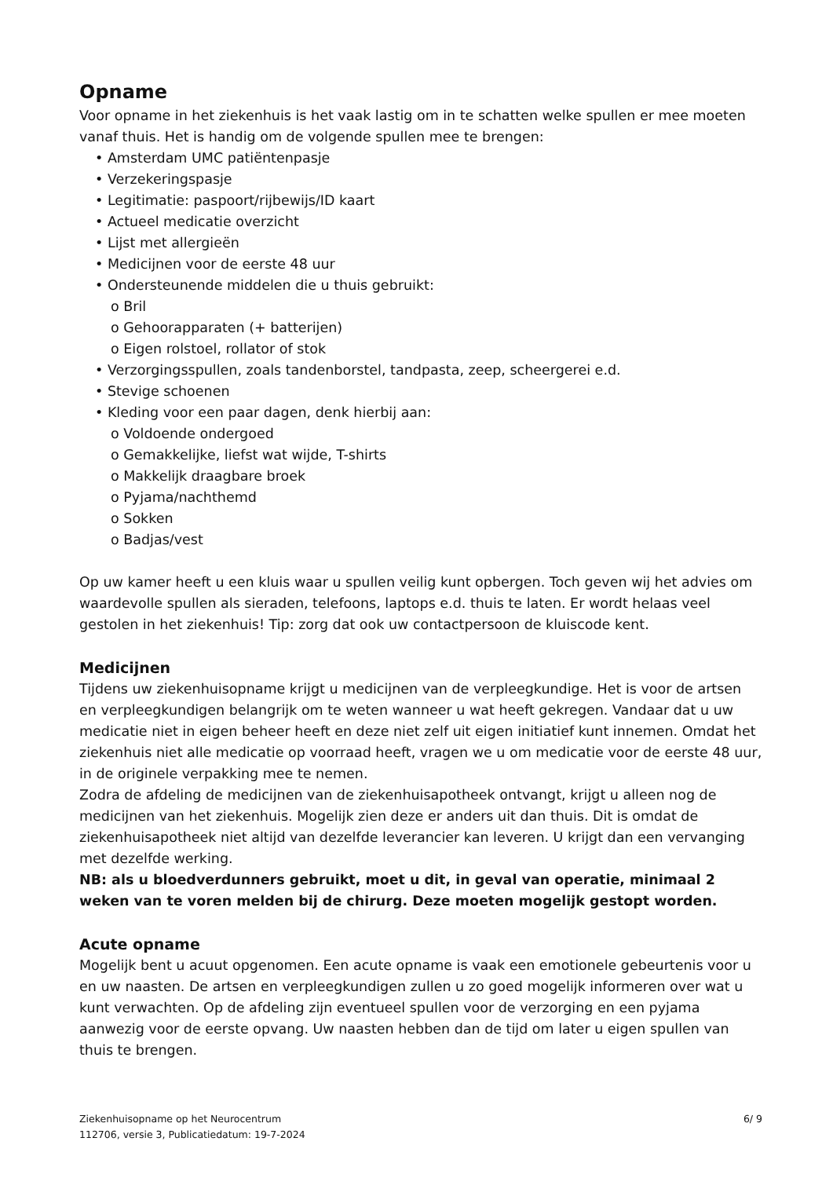Opname
Voor opname in het ziekenhuis is het vaak lastig om in te schatten welke spullen er mee moeten vanaf thuis. Het is handig om de volgende spullen mee te brengen:
• Amsterdam UMC patiëntenpasje
• Verzekeringspasje
• Legitimatie: paspoort/rijbewijs/ID kaart
• Actueel medicatie overzicht
• Lijst met allergieën
• Medicijnen voor de eerste 48 uur
• Ondersteunende middelen die u thuis gebruikt:
o Bril
o Gehoorapparaten (+ batterijen)
o Eigen rolstoel, rollator of stok
• Verzorgingsspullen, zoals tandenborstel, tandpasta, zeep, scheergerei e.d.
• Stevige schoenen
• Kleding voor een paar dagen, denk hierbij aan:
o Voldoende ondergoed
o Gemakkelijke, liefst wat wijde, T-shirts
o Makkelijk draagbare broek
o Pyjama/nachthemd
o Sokken
o Badjas/vest
Op uw kamer heeft u een kluis waar u spullen veilig kunt opbergen. Toch geven wij het advies om waardevolle spullen als sieraden, telefoons, laptops e.d. thuis te laten. Er wordt helaas veel gestolen in het ziekenhuis! Tip: zorg dat ook uw contactpersoon de kluiscode kent.
Medicijnen
Tijdens uw ziekenhuisopname krijgt u medicijnen van de verpleegkundige. Het is voor de artsen en verpleegkundigen belangrijk om te weten wanneer u wat heeft gekregen. Vandaar dat u uw medicatie niet in eigen beheer heeft en deze niet zelf uit eigen initiatief kunt innemen. Omdat het ziekenhuis niet alle medicatie op voorraad heeft, vragen we u om medicatie voor de eerste 48 uur, in de originele verpakking mee te nemen.
Zodra de afdeling de medicijnen van de ziekenhuisapotheek ontvangt, krijgt u alleen nog de medicijnen van het ziekenhuis. Mogelijk zien deze er anders uit dan thuis. Dit is omdat de ziekenhuisapotheek niet altijd van dezelfde leverancier kan leveren. U krijgt dan een vervanging met dezelfde werking.
NB: als u bloedverdunners gebruikt, moet u dit, in geval van operatie, minimaal 2 weken van te voren melden bij de chirurg. Deze moeten mogelijk gestopt worden.
Acute opname
Mogelijk bent u acuut opgenomen. Een acute opname is vaak een emotionele gebeurtenis voor u en uw naasten. De artsen en verpleegkundigen zullen u zo goed mogelijk informeren over wat u kunt verwachten. Op de afdeling zijn eventueel spullen voor de verzorging en een pyjama aanwezig voor de eerste opvang. Uw naasten hebben dan de tijd om later u eigen spullen van thuis te brengen.
Ziekenhuisopname op het Neurocentrum
112706, versie 3, Publicatiedatum: 19-7-2024
6/ 9